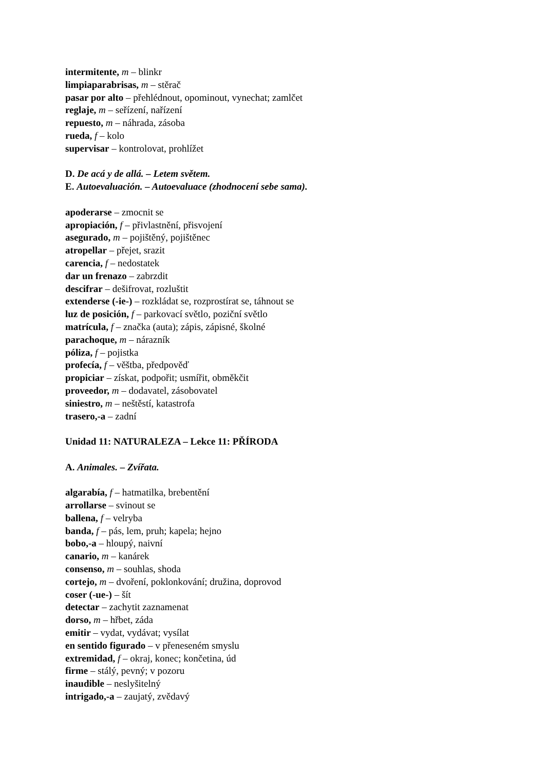intermitente, m – blinkr
limpiaparabrisas, m – stěrač
pasar por alto – přehlédnout, opominout, vynechat; zamlčet
reglaje, m – seřízení, nařízení
repuesto, m – náhrada, zásoba
rueda, f – kolo
supervisar – kontrolovat, prohlížet
D. De acá y de allá. – Letem světem.
E. Autoevaluación. – Autoevaluace (zhodnocení sebe sama).
apoderarse – zmocnit se
apropiación, f – přivlastnění, přisvojení
asegurado, m – pojištěný, pojištěnec
atropellar – přejet, srazit
carencia, f – nedostatek
dar un frenazo – zabrzdit
descifrar – dešifrovat, rozluštit
extenderse (-ie-) – rozkládat se, rozprostírat se, táhnout se
luz de posición, f – parkovací světlo, poziční světlo
matrícula, f – značka (auta); zápis, zápisné, školné
parachoque, m – nárazník
póliza, f – pojistka
profecía, f – věštba, předpověď
propiciar – získat, podpořit; usmířit, obměkčit
proveedor, m – dodavatel, zásobovatel
siniestro, m – neštěstí, katastrofa
trasero,-a – zadní
Unidad 11: NATURALEZA – Lekce 11: PŘÍRODA
A. Animales. – Zvířata.
algarabía, f – hatmatilka, brebentění
arrollarse – svinout se
ballena, f – velryba
banda, f – pás, lem, pruh; kapela; hejno
bobo,-a – hloupý, naivní
canario, m – kanárek
consenso, m – souhlas, shoda
cortejo, m – dvoření, poklonkování; družina, doprovod
coser (-ue-) – šít
detectar – zachytit zaznamenat
dorso, m – hřbet, záda
emitir – vydat, vydávat; vysílat
en sentido figurado – v přeneseném smyslu
extremidad, f – okraj, konec; končetina, úd
firme – stálý, pevný; v pozoru
inaudible – neslyšitelný
intrigado,-a – zaujatý, zvědavý